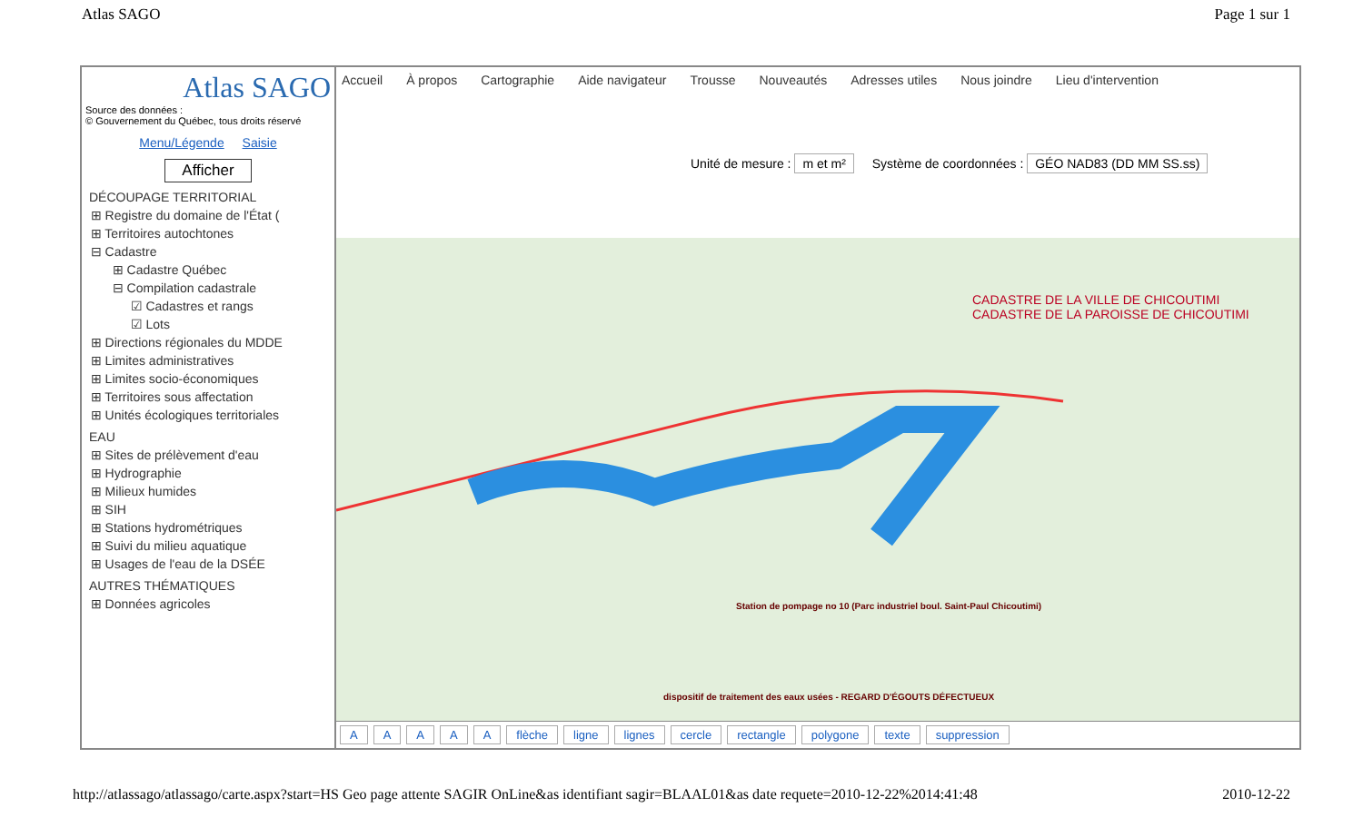Atlas SAGO Page 1 sur 1
Atlas SAGO
Source des données :
© Gouvernement du Québec, tous droits réservé
Menu/Légende Saisie
Afficher
DÉCOUPAGE TERRITORIAL
⊞ Registre du domaine de l'État (
⊞ Territoires autochtones
⊟ Cadastre
⊞ Cadastre Québec
⊟ Compilation cadastrale
☑ Cadastres et rangs
☑ Lots
⊞ Directions régionales du MDDE
⊞ Limites administratives
⊞ Limites socio-économiques
⊞ Territoires sous affectation
⊞ Unités écologiques territoriales
EAU
⊞ Sites de prélèvement d'eau
⊞ Hydrographie
⊞ Milieux humides
⊞ SIH
⊞ Stations hydrométriques
⊞ Suivi du milieu aquatique
⊞ Usages de l'eau de la DSÉE
AUTRES THÉMATIQUES
⊞ Données agricoles
Accueil À propos Cartographie Aide navigateur Trousse Nouveautés Adresses utiles Nous joindre Lieu d'intervention
Unité de mesure : m et m² Système de coordonnées : GÉO NAD83 (DD MM SS.ss)
Station de pompage no 10 (Parc industriel boul. Saint-Paul Chicoutimi)
dispositif de traitement des eaux usées - REGARD D'ÉGOUTS DÉFECTUEUX
CADASTRE DE LA VILLE DE CHICOUTIMI
CADASTRE DE LA PAROISSE DE CHICOUTIMI
AAAAA flèche ligne lignes cercle rectangle polygone texte suppression
http://atlassago/atlassago/carte.aspx?start=HS Geo page attente SAGIR OnLine&as identifiant sagir=BLAAL01&as date requete=2010-12-22%2014:41:48 2010-12-22